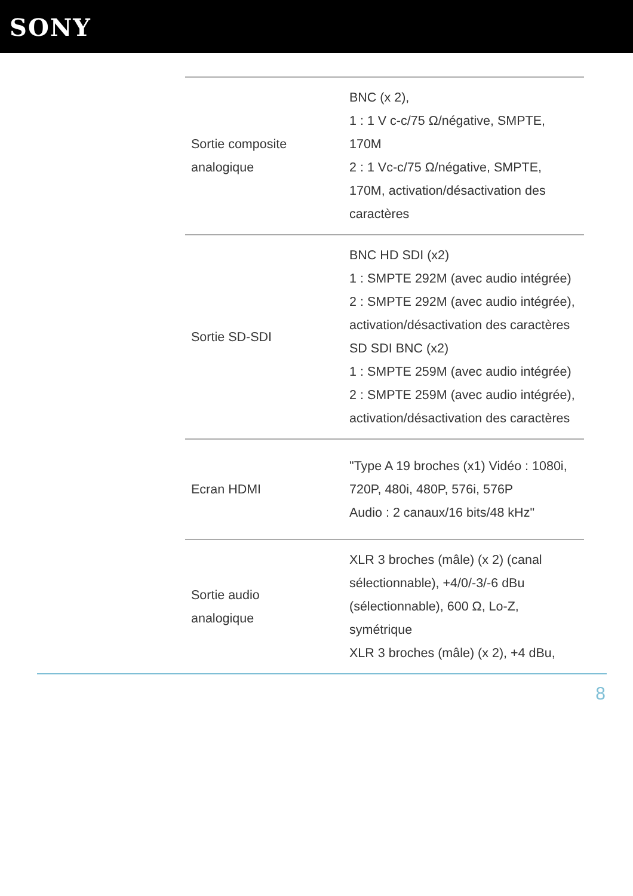SONY
| Sortie composite analogique | BNC (x 2), 1 : 1 V c-c/75 Ω/négative, SMPTE, 170M 2 : 1 Vc-c/75 Ω/négative, SMPTE, 170M, activation/désactivation des caractères |
| Sortie SD-SDI | BNC HD SDI (x2) 1 : SMPTE 292M (avec audio intégrée) 2 : SMPTE 292M (avec audio intégrée), activation/désactivation des caractères SD SDI BNC (x2) 1 : SMPTE 259M (avec audio intégrée) 2 : SMPTE 259M (avec audio intégrée), activation/désactivation des caractères |
| Ecran HDMI | "Type A 19 broches (x1) Vidéo : 1080i, 720P, 480i, 480P, 576i, 576P Audio : 2 canaux/16 bits/48 kHz" |
| Sortie audio analogique | XLR 3 broches (mâle) (x 2) (canal sélectionnable), +4/0/-3/-6 dBu (sélectionnable), 600 Ω, Lo-Z, symétrique XLR 3 broches (mâle) (x 2), +4 dBu, |
8